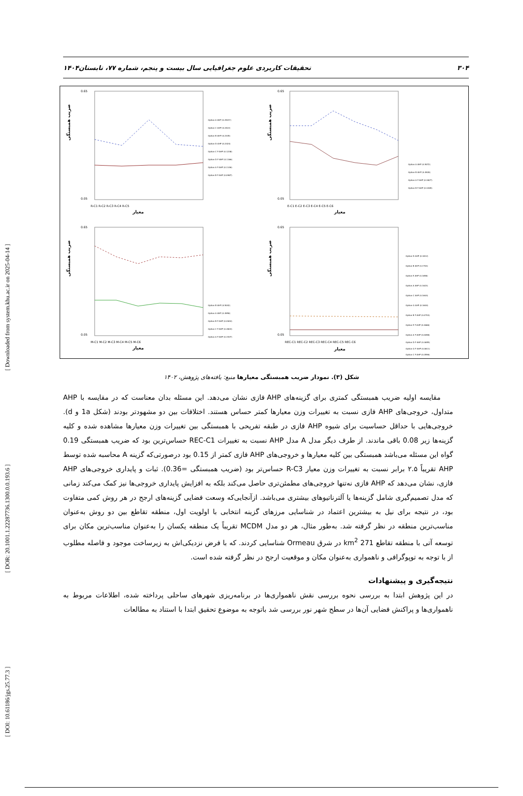[ DOI: 10.61186/jgs.25.77.3 ] [ DOR: 20.1001.1.22287736.1300.0.0.193.6 ] [ Downloaded from system.khu.ac.ir on 2025-04-14 ]
۳۰۴ تحقیقات کاربردی علوم جغرافیایی سال بیست و پنجم، شماره ۷۷، تابستان۱۴۰۴
0.65
0.05
معیار
ضریب همبستگی
R-C1 R-C2 R-C3 R-C4 R-C5
Option A AHP (0.2923*)
Option C AHP (0.2422)
Option B AHP (0.2335)
Option D AHP (0.2320)
Option C F-AHP (0.1238)
Option D F-AHP (0.1166)
Option A F-AHP (0.1146)
Option B F-AHP (0.0987)
0.65
0.05
معیار
ضریب همبستگی
E-C1 E-C2 E-C3 E-C4 E-C5 E-C6
Option A AHP (0.5072)
Option B AHP (0.4928)
Option A F-AHP (0.3827)
Option B F-AHP (0.3265)
0.65
0.05
معیار
ضریب همبستگی
M-C1 M-C2 M-C3 M-C4 M-C5 M-C6
Option B AHP (0.5042)
Option A AHP (0.4958)
Option B F-AHP (0.2844)
Option C F-AHP (0.2824)
Option A F-AHP (0.1537)
0.65
0.05
معیار
ضریب همبستگی
REC-C1 REC-C2 REC-C3 REC-C4 REC-C5 REC-C6
Option D AHP (0.1812)
Option B AHP (0.1703)
Option E AHP (0.1658)
Option A AHP (0.1623)
Option C AHP (0.1604)
Option G AHP (0.1600)
Option B F-AHP (0.0703)
Option E F-AHP (0.0666)
Option A F-AHP (0.0658)
Option D F-AHP (0.0655)
Option G F-AHP (0.0611)
Option C F-AHP (0.0596)
شکل (۳). نمودار ضریب همبستگی معیارها منبع: یافته‌های پژوهش، ۱۴۰۲
مقایسه اولیه ضریب همبستگی کمتری برای گزینه‌های AHP فازی نشان می‌دهد. این مسئله بدان معناست که در مقایسه با AHP متداول، خروجی‌های AHP فازی نسبت به تغییرات وزن معیارها کمتر حساس هستند. اختلافات بین دو مشهودتر بودند (شکل 1a و d). خروجی‌هایی با حداقل حساسیت برای شیوه AHP فازی در طبقه تفریحی با همبستگی بین تغییرات وزن معیارها مشاهده شده و کلیه گزینه‌ها زیر 0.08 باقی ماندند. از طرف دیگر مدل A مدل AHP نسبت به تغییرات REC-C1 حساس‌ترین بود که ضریب همبستگی 0.19 گواه این مسئله می‌باشد همبستگی بین کلیه معیارها و خروجی‌های AHP فازی کمتر از 0.15 بود درصورتی‌که گزینه A محاسبه شده توسط AHP تقریباً ۲.۵ برابر نسبت به تغییرات وزن معیار R-C3 حساس‌تر بود (ضریب همبستگی =0.36). ثبات و پایداری خروجی‌های AHP فازی، نشان می‌دهد که AHP فازی نه‌تنها خروجی‌های مطمئن‌تری حاصل می‌کند بلکه به افزایش پایداری خروجی‌ها نیز کمک می‌کند زمانی که مدل تصمیم‌گیری شامل گزینه‌ها یا آلترناتیوهای بیشتری می‌باشد. ازآنجایی‌که وسعت فضایی گزینه‌های ارجح در هر روش کمی متفاوت بود، در نتیجه برای نیل به بیشترین اعتماد در شناسایی مرزهای گزینه انتخابی با اولویت اول، منطقه تقاطع بین دو روش به‌عنوان مناسب‌ترین منطقه در نظر گرفته شد. به‌طور مثال، هر دو مدل MCDM تقریباً یک منطقه یکسان را به‌عنوان مناسب‌ترین مکان برای توسعه آتی با منطقه تقاطع 271 km<sup>2</sup> در شرق Ormeau شناسایی کردند. که با فرض نزدیکی‌اش به زیرساخت موجود و فاصله مطلوب از با توجه به توپوگرافی و ناهمواری به‌عنوان مکان و موقعیت ارجح در نظر گرفته شده است.
نتیجه‌گیری و پیشنهادات
در این پژوهش ابتدا به بررسی نحوه بررسی نقش ناهمواری‌ها در برنامه‌ریزی شهرهای ساحلی پرداخته شده، اطلاعات مربوط به ناهمواری‌ها و پراکنش فضایی آن‌ها در سطح شهر نور بررسی شد باتوجه به موضوع تحقیق ابتدا با استناد به مطالعات